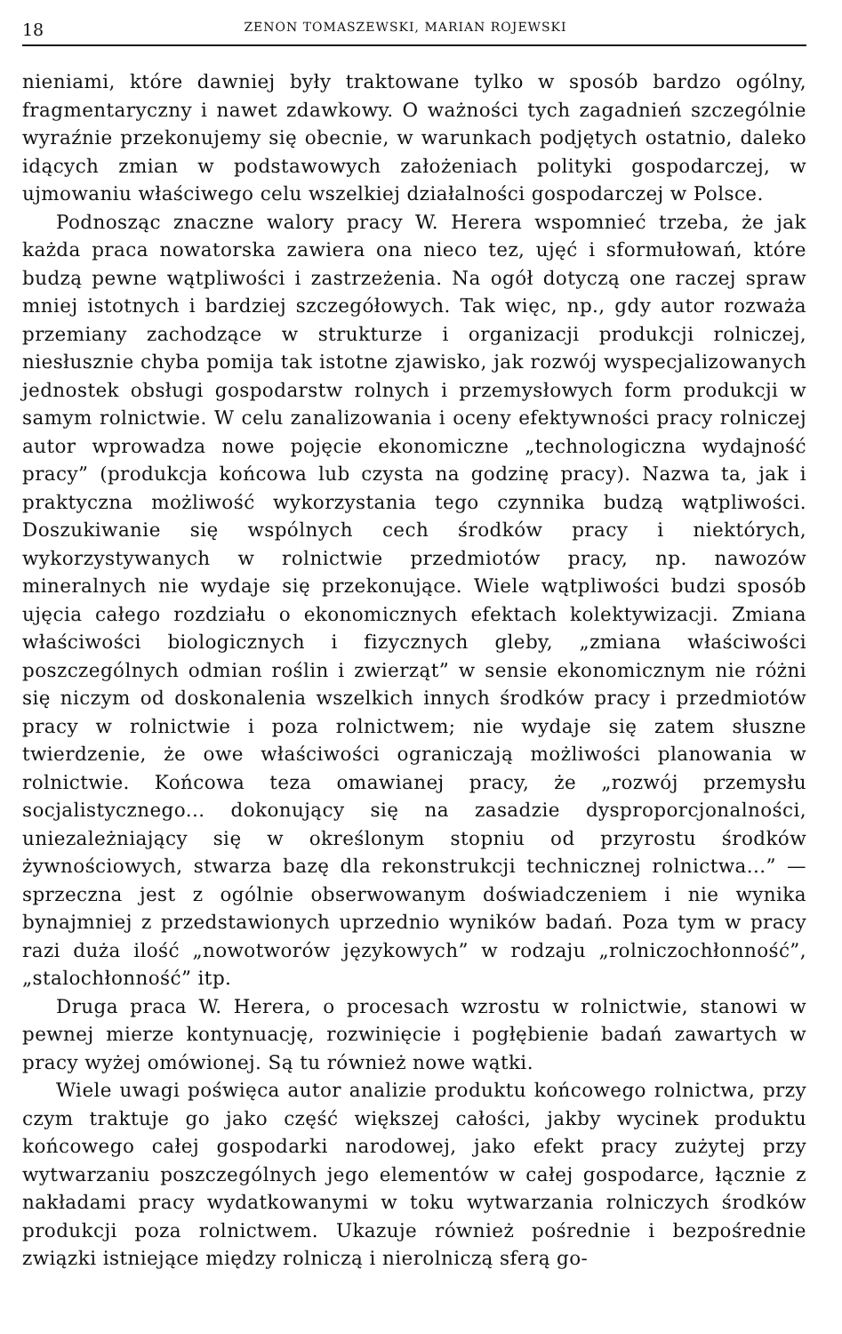18 ZENON TOMASZEWSKI, MARIAN ROJEWSKI
nieniami, które dawniej były traktowane tylko w sposób bardzo ogólny, fragmentaryczny i nawet zdawkowy. O ważności tych zagadnień szczególnie wyraźnie przekonujemy się obecnie, w warunkach podjętych ostatnio, daleko idących zmian w podstawowych założeniach polityki gospodarczej, w ujmowaniu właściwego celu wszelkiej działalności gospodarczej w Polsce.
Podnosząc znaczne walory pracy W. Herera wspomnieć trzeba, że jak każda praca nowatorska zawiera ona nieco tez, ujęć i sformułowań, które budzą pewne wątpliwości i zastrzeżenia. Na ogół dotyczą one raczej spraw mniej istotnych i bardziej szczegółowych. Tak więc, np., gdy autor rozważa przemiany zachodzące w strukturze i organizacji produkcji rolniczej, niesłusznie chyba pomija tak istotne zjawisko, jak rozwój wyspecjalizowanych jednostek obsługi gospodarstw rolnych i przemysłowych form produkcji w samym rolnictwie. W celu zanalizowania i oceny efektywności pracy rolniczej autor wprowadza nowe pojęcie ekonomiczne „technologiczna wydajność pracy” (produkcja końcowa lub czysta na godzinę pracy). Nazwa ta, jak i praktyczna możliwość wykorzystania tego czynnika budzą wątpliwości. Doszukiwanie się wspólnych cech środków pracy i niektórych, wykorzystywanych w rolnictwie przedmiotów pracy, np. nawozów mineralnych nie wydaje się przekonujące. Wiele wątpliwości budzi sposób ujęcia całego rozdziału o ekonomicznych efektach kolektywizacji. Zmiana właściwości biologicznych i fizycznych gleby, „zmiana właściwości poszczególnych odmian roślin i zwierząt” w sensie ekonomicznym nie różni się niczym od doskonalenia wszelkich innych środków pracy i przedmiotów pracy w rolnictwie i poza rolnictwem; nie wydaje się zatem słuszne twierdzenie, że owe właściwości ograniczają możliwości planowania w rolnictwie. Końcowa teza omawianej pracy, że „rozwój przemysłu socjalistycznego... dokonujący się na zasadzie dysproporcjonalności, uniezależniający się w określonym stopniu od przyrostu środków żywnościowych, stwarza bazę dla rekonstrukcji technicznej rolnictwa...” — sprzeczna jest z ogólnie obserwowanym doświadczeniem i nie wynika bynajmniej z przedstawionych uprzednio wyników badań. Poza tym w pracy razi duża ilość „nowotworów językowych” w rodzaju „rolniczochłonność”, „stalochłonność” itp.
Druga praca W. Herera, o procesach wzrostu w rolnictwie, stanowi w pewnej mierze kontynuację, rozwinięcie i pogłębienie badań zawartych w pracy wyżej omówionej. Są tu również nowe wątki.
Wiele uwagi poświęca autor analizie produktu końcowego rolnictwa, przy czym traktuje go jako część większej całości, jakby wycinek produktu końcowego całej gospodarki narodowej, jako efekt pracy zużytej przy wytwarzaniu poszczególnych jego elementów w całej gospodarce, łącznie z nakładami pracy wydatkowanymi w toku wytwarzania rolniczych środków produkcji poza rolnictwem. Ukazuje również pośrednie i bezpośrednie związki istniejące między rolniczą i nierolniczą sferą go-